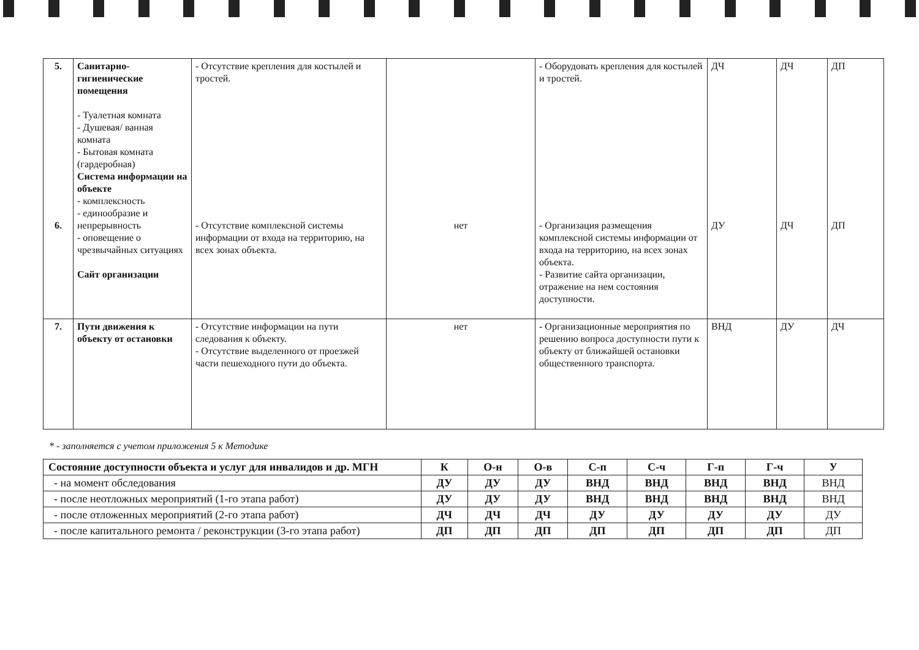| 5. 6. | Санитарно-гигиенические помещения - Туалетная комната - Душевая/ ванная комната - Бытовая комната (гардеробная) Система информации на объекте - комплексность - единообразие и непрерывность - оповещение о чрезвычайных ситуациях Сайт организации | - Отсутствие крепления для костылей и тростей. - Отсутствие комплексной системы информации от входа на территорию, на всех зонах объекта. | нет | - Оборудовать крепления для костылей и тростей. - Организация размещения комплексной системы информации от входа на территорию, на всех зонах объекта. - Развитие сайта организации, отражение на нем состояния доступности. | ДЧ ДУ | ДЧ ДЧ | ДП ДП |
| 7. | Пути движения к объекту от остановки | - Отсутствие информации на пути следования к объекту. - Отсутствие выделенного от проезжей части пешеходного пути до объекта. | нет | - Организационные мероприятия по решению вопроса доступности пути к объекту от ближайшей остановки общественного транспорта. | ВНД | ДУ | ДЧ |
* - заполняется с учетом приложения 5 к Методике
| Состояние доступности объекта и услуг для инвалидов и др. МГН | К | О-н | О-в | С-п | С-ч | Г-п | Г-ч | У |
| --- | --- | --- | --- | --- | --- | --- | --- | --- |
| - на момент обследования | ДУ | ДУ | ДУ | ВНД | ВНД | ВНД | ВНД | ВНД |
| - после неотложных мероприятий (1-го этапа работ) | ДУ | ДУ | ДУ | ВНД | ВНД | ВНД | ВНД | ВНД |
| - после отложенных мероприятий (2-го этапа работ) | ДЧ | ДЧ | ДЧ | ДУ | ДУ | ДУ | ДУ | ДУ |
| - после капитального ремонта / реконструкции (3-го этапа работ) | ДП | ДП | ДП | ДП | ДП | ДП | ДП | ДП |